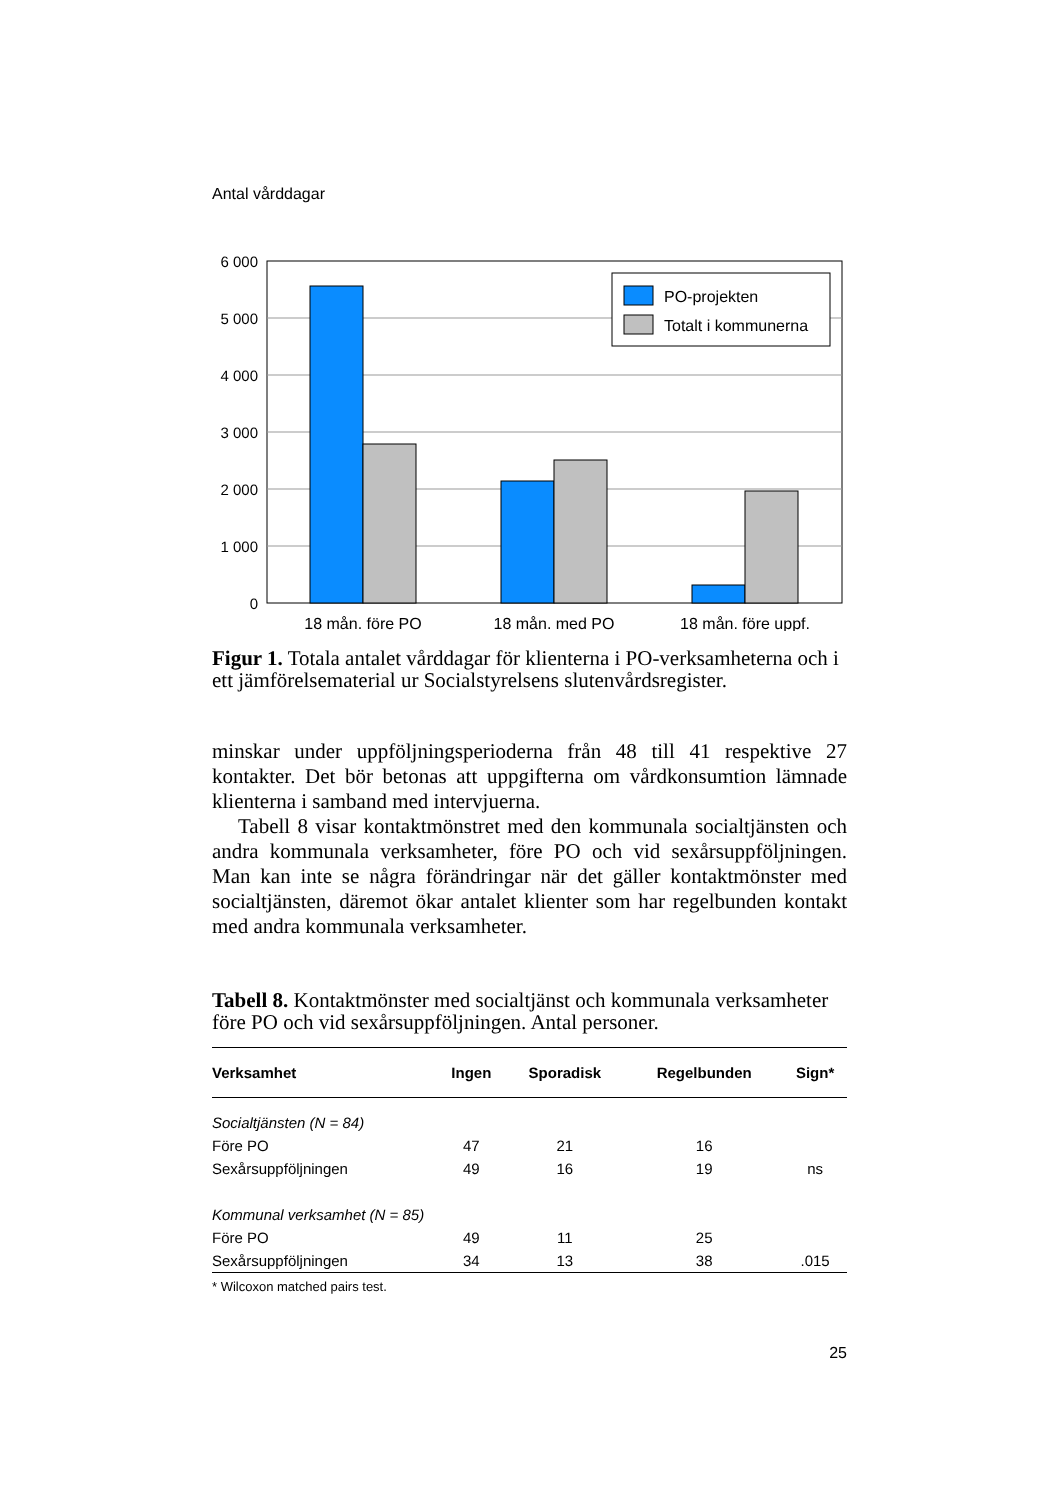Antal vårddagar
6 000
5 000
4 000
3 000
2 000
1 000
0
PO-projekten
Totalt i kommunerna
18 mån. före PO
18 mån. med PO
18 mån. före uppf.
Figur 1. Totala antalet vårddagar för klienterna i PO-verksamheterna och i ett jämförelsematerial ur Socialstyrelsens slutenvårdsregister.
minskar under uppföljningsperioderna från 48 till 41 respektive 27 kontakter. Det bör betonas att uppgifterna om vårdkonsumtion lämnade klienterna i samband med intervjuerna.
Tabell 8 visar kontaktmönstret med den kommunala socialtjänsten och andra kommunala verksamheter, före PO och vid sexårsuppföljningen. Man kan inte se några förändringar när det gäller kontaktmönster med socialtjänsten, däremot ökar antalet klienter som har regelbunden kontakt med andra kommunala verksamheter.
Tabell 8. Kontaktmönster med socialtjänst och kommunala verksamheter före PO och vid sexårsuppföljningen. Antal personer.
| Verksamhet | Ingen | Sporadisk | Regelbunden | Sign* |
| --- | --- | --- | --- | --- |
| Socialtjänsten (N = 84) | | | | |
| Före PO | 47 | 21 | 16 | |
| Sexårsuppföljningen | 49 | 16 | 19 | ns |
| Kommunal verksamhet (N = 85) | | | | |
| Före PO | 49 | 11 | 25 | |
| Sexårsuppföljningen | 34 | 13 | 38 | .015 |
* Wilcoxon matched pairs test.
25